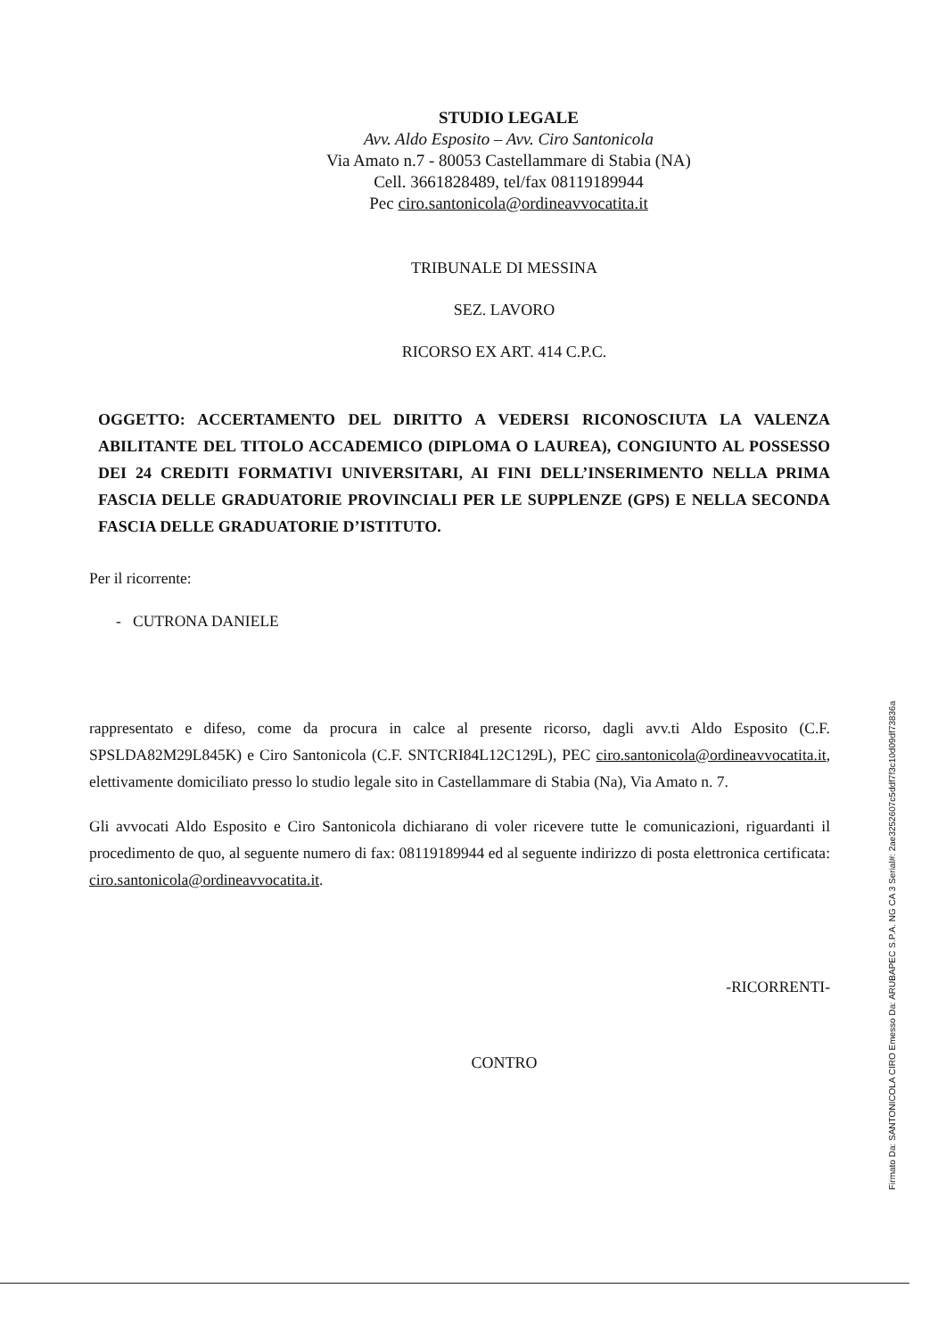STUDIO LEGALE
Avv. Aldo Esposito – Avv. Ciro Santonicola
Via Amato n.7 - 80053 Castellammare di Stabia (NA)
Cell. 3661828489, tel/fax 08119189944
Pec ciro.santonicola@ordineavvocatita.it
TRIBUNALE DI MESSINA
SEZ. LAVORO
RICORSO EX ART. 414 C.P.C.
OGGETTO: ACCERTAMENTO DEL DIRITTO A VEDERSI RICONOSCIUTA LA VALENZA ABILITANTE DEL TITOLO ACCADEMICO (DIPLOMA O LAUREA), CONGIUNTO AL POSSESSO DEI 24 CREDITI FORMATIVI UNIVERSITARI, AI FINI DELL’INSERIMENTO NELLA PRIMA FASCIA DELLE GRADUATORIE PROVINCIALI PER LE SUPPLENZE (GPS) E NELLA SECONDA FASCIA DELLE GRADUATORIE D’ISTITUTO.
Per il ricorrente:
- CUTRONA DANIELE
rappresentato e difeso, come da procura in calce al presente ricorso, dagli avv.ti Aldo Esposito (C.F. SPSLDA82M29L845K) e Ciro Santonicola (C.F. SNTCRI84L12C129L), PEC ciro.santonicola@ordineavvocatita.it, elettivamente domiciliato presso lo studio legale sito in Castellammare di Stabia (Na), Via Amato n. 7.
Gli avvocati Aldo Esposito e Ciro Santonicola dichiarano di voler ricevere tutte le comunicazioni, riguardanti il procedimento de quo, al seguente numero di fax: 08119189944 ed al seguente indirizzo di posta elettronica certificata: ciro.santonicola@ordineavvocatita.it.
-RICORRENTI-
CONTRO
Firmato Da: SANTONICOLA CIRO Emesso Da: ARUBAPEC S.P.A. NG CA 3 Serial#: 2ae3252607c5ddf7f3c10d09df73836a